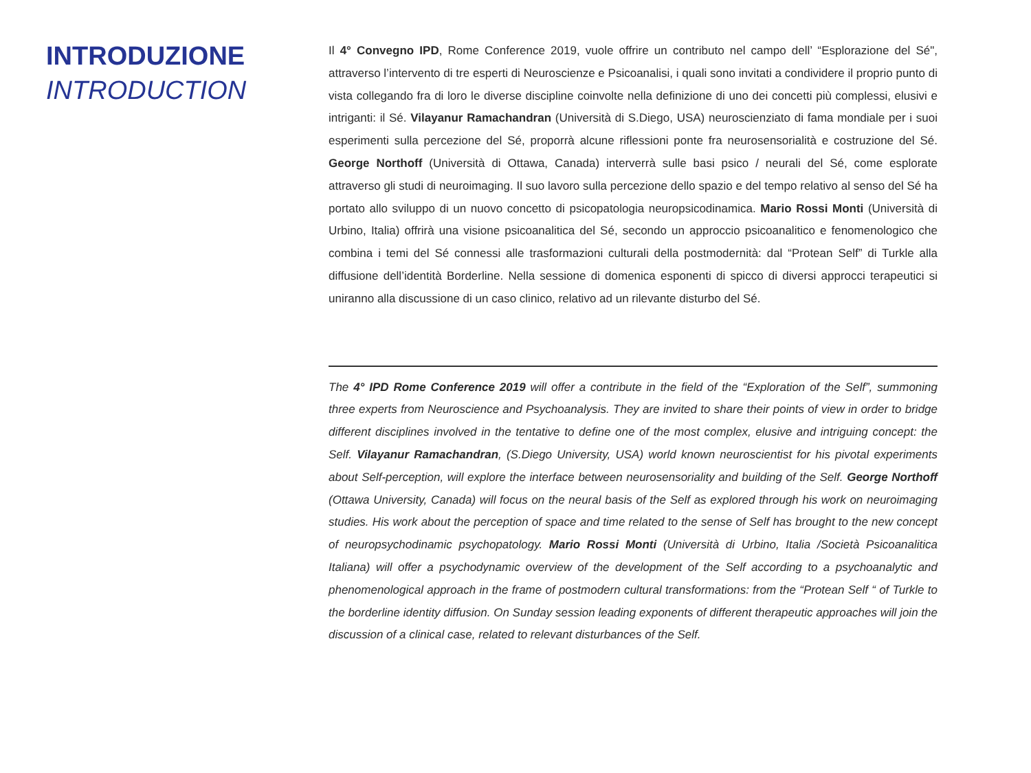INTRODUZIONE
INTRODUCTION
Il 4° Convegno IPD, Rome Conference 2019, vuole offrire un contributo nel campo dell’ “Esplorazione del Sé", attraverso l’intervento di tre esperti di Neuroscienze e Psicoanalisi, i quali sono invitati a condividere il proprio punto di vista collegando fra di loro le diverse discipline coinvolte nella definizione di uno dei concetti più complessi, elusivi e intriganti: il Sé. Vilayanur Ramachandran (Università di S.Diego, USA) neuroscienziato di fama mondiale per i suoi esperimenti sulla percezione del Sé, proporrà alcune riflessioni ponte fra neurosensorialità e costruzione del Sé. George Northoff (Università di Ottawa, Canada) interverrà sulle basi psico / neurali del Sé, come esplorate attraverso gli studi di neuroimaging. Il suo lavoro sulla percezione dello spazio e del tempo relativo al senso del Sé ha portato allo sviluppo di un nuovo concetto di psicopatologia neuropsicodinamica. Mario Rossi Monti (Università di Urbino, Italia) offrirà una visione psicoanalitica del Sé, secondo un approccio psicoanalitico e fenomenologico che combina i temi del Sé connessi alle trasformazioni culturali della postmodernità: dal “Protean Self” di Turkle alla diffusione dell’identità Borderline. Nella sessione di domenica esponenti di spicco di diversi approcci terapeutici si uniranno alla discussione di un caso clinico, relativo ad un rilevante disturbo del Sé.
The 4° IPD Rome Conference 2019 will offer a contribute in the field of the “Exploration of the Self”, summoning three experts from Neuroscience and Psychoanalysis. They are invited to share their points of view in order to bridge different disciplines involved in the tentative to define one of the most complex, elusive and intriguing concept: the Self. Vilayanur Ramachandran, (S.Diego University, USA) world known neuroscientist for his pivotal experiments about Self-perception, will explore the interface between neurosensoriality and building of the Self. George Northoff (Ottawa University, Canada) will focus on the neural basis of the Self as explored through his work on neuroimaging studies. His work about the perception of space and time related to the sense of Self has brought to the new concept of neuropsychodinamic psychopatology. Mario Rossi Monti (Università di Urbino, Italia /Società Psicoanalitica Italiana) will offer a psychodynamic overview of the development of the Self according to a psychoanalytic and phenomenological approach in the frame of postmodern cultural transformations: from the “Protean Self “ of Turkle to the borderline identity diffusion. On Sunday session leading exponents of different therapeutic approaches will join the discussion of a clinical case, related to relevant disturbances of the Self.